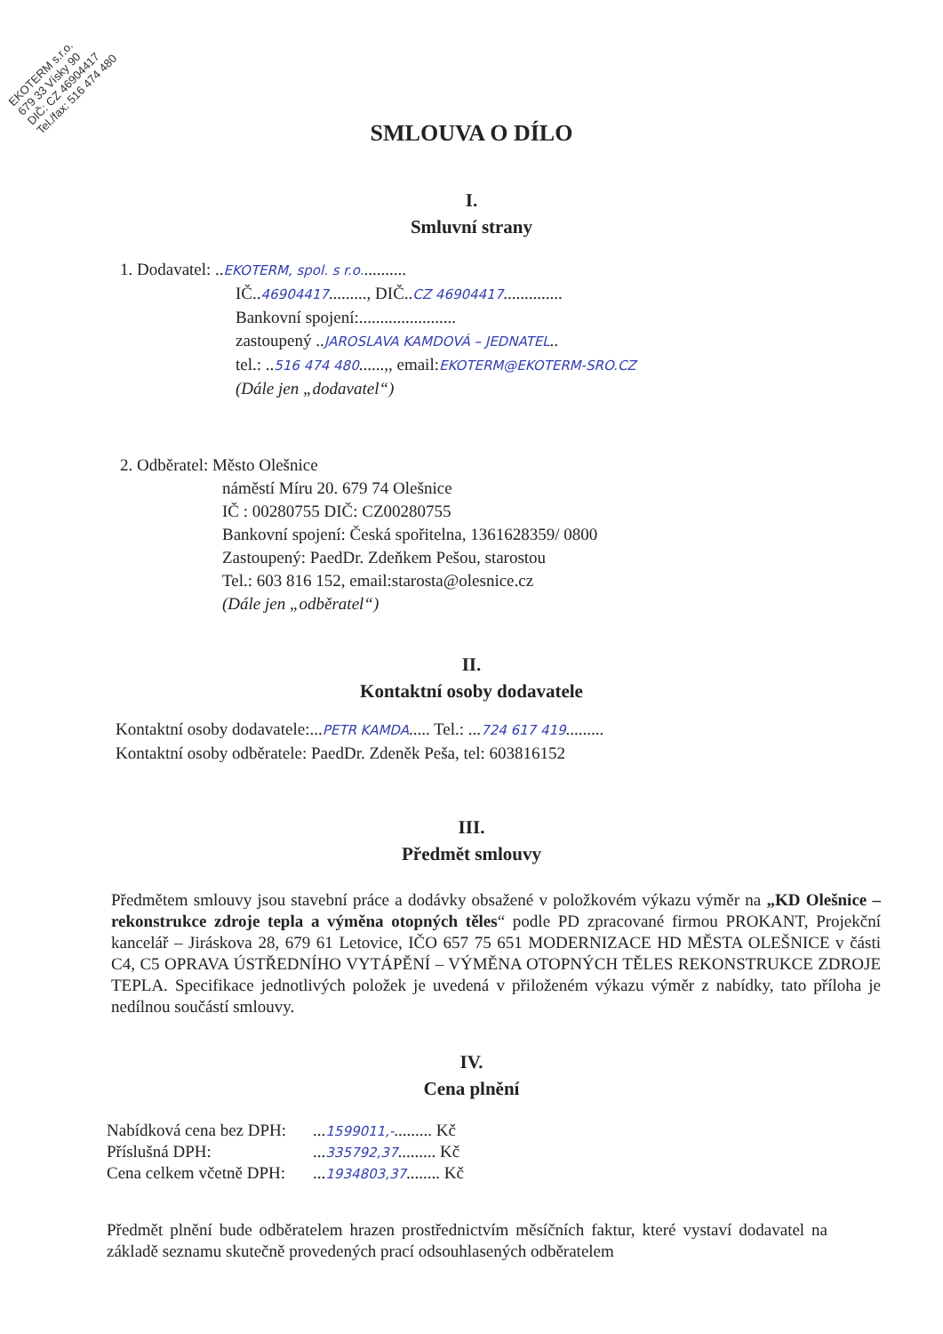EKOTERM s.r.o.
679 33 Vísky 90
DIČ: CZ 46904417
Tel./fax: 516 474 480
SMLOUVA O DÍLO
I.
Smluvní strany
1. Dodavatel: ..EKOTERM, spol. s r.o...........
IČ..46904417........., DIČ..CZ 46904417..............
Bankovní spojení:.......................
zastoupený ..JAROSLAVA KAMDOVÁ – JEDNATEL..
tel.: ..516 474 480......,, email:EKOTERM@EKOTERM-SRO.CZ
(Dále jen „dodavatel“)
2. Odběratel: Město Olešnice
náměstí Míru 20. 679 74 Olešnice
IČ : 00280755 DIČ: CZ00280755
Bankovní spojení: Česká spořitelna, 1361628359/ 0800
Zastoupený: PaedDr. Zdeňkem Pešou, starostou
Tel.: 603 816 152, email:starosta@olesnice.cz
(Dále jen „odběratel“)
II.
Kontaktní osoby dodavatele
Kontaktní osoby dodavatele:...PETR KAMDA..... Tel.: ...724 617 419.........
Kontaktní osoby odběratele: PaedDr. Zdeněk Peša, tel: 603816152
III.
Předmět smlouvy
Předmětem smlouvy jsou stavební práce a dodávky obsažené v položkovém výkazu výměr na „KD Olešnice – rekonstrukce zdroje tepla a výměna otopných těles“ podle PD zpracované firmou PROKANT, Projekční kancelář – Jiráskova 28, 679 61 Letovice, IČO 657 75 651 MODERNIZACE HD MĚSTA OLEŠNICE v části C4, C5 OPRAVA ÚSTŘEDNÍHO VYTÁPĚNÍ – VÝMĚNA OTOPNÝCH TĚLES REKONSTRUKCE ZDROJE TEPLA. Specifikace jednotlivých položek je uvedená v přiloženém výkazu výměr z nabídky, tato příloha je nedílnou součástí smlouvy.
IV.
Cena plnění
| Nabídková cena bez DPH: | ... 1599011,- ......... Kč |
| Příslušná DPH: | ... 335792,37 ......... Kč |
| Cena celkem včetně DPH: | ... 1934803,37 ........ Kč |
Předmět plnění bude odběratelem hrazen prostřednictvím měsíčních faktur, které vystaví dodavatel na základě seznamu skutečně provedených prací odsouhlasených odběratelem